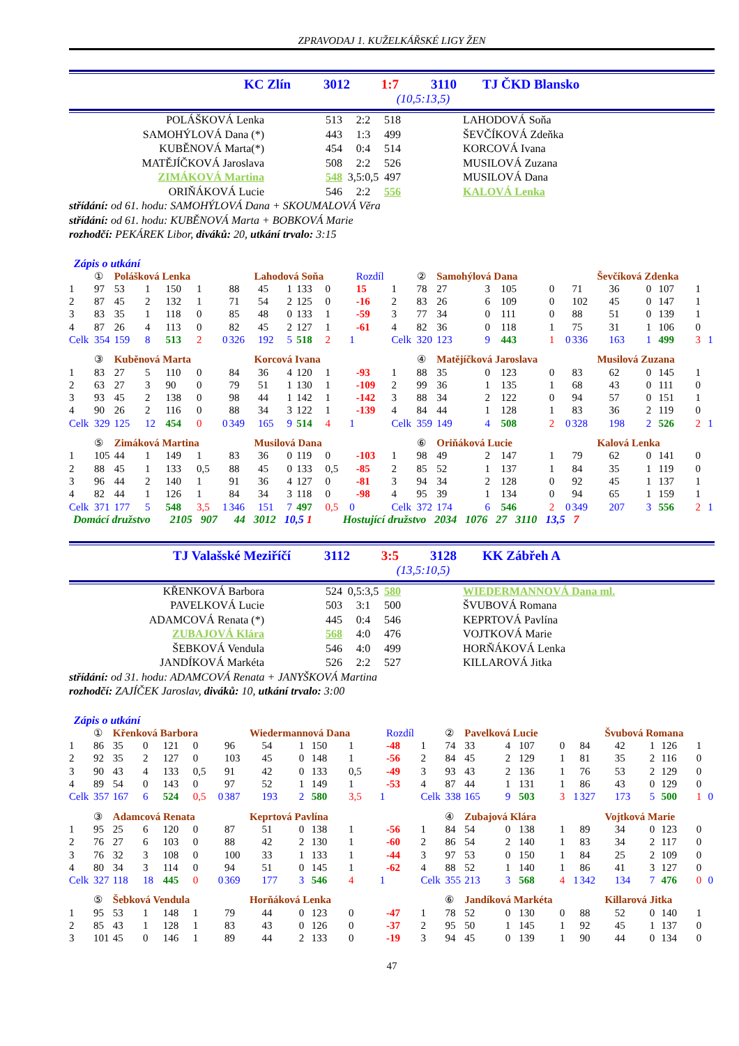ZPRAVODAJ 1. KUŽELKÁŘSKÉ LIGY ŽEN
KC Zlín 3012 1:7 3110 TJ ČKD Blansko
(10,5:13,5)
| POLÁŠKOVÁ Lenka | 513 | 2:2 | 518 | LAHODOVÁ Soňa |
| SAMOHÝLOVÁ Dana (*) | 443 | 1:3 | 499 | ŠEVČÍKOVÁ Zdeňka |
| KUBĚNOVÁ Marta(*) | 454 | 0:4 | 514 | KORCOVÁ Ivana |
| MATĚJÍČKOVÁ Jaroslava | 508 | 2:2 | 526 | MUSILOVÁ Zuzana |
| ZIMÁKOVÁ Martina | 548 | 3,5:0,5 | 497 | MUSILOVÁ Dana |
| ORIŇÁKOVÁ Lucie | 546 | 2:2 | 556 | KALOVÁ Lenka |
střídání: od 61. hodu: SAMOHÝLOVÁ Dana + SKOUMALOVÁ Věra
střídání: od 61. hodu: KUBĚNOVÁ Marta + BOBKOVÁ Marie
rozhodčí: PEKÁREK Libor, diváků: 20, utkání trvalo: 3:15
Zápis o utkání
| | ① | Polášková Lenka | | | | | Lahodová Soňa | | | | | | Rozdíl | | ② | Samohýlová Dana | | | | | Ševčíková Zdenka | | | | | |
| 1 | 97 | 53 | 1 | 150 | 1 | | 88 | 45 | 1 | 133 | 0 | | 15 | 1 | 78 | 27 | 3 | 105 | 0 | | 71 | 36 | 0 | 107 | 1 | |
| 2 | 87 | 45 | 2 | 132 | 1 | | 71 | 54 | 2 | 125 | 0 | | -16 | 2 | 83 | 26 | 6 | 109 | 0 | | 102 | 45 | 0 | 147 | 1 | |
| 3 | 83 | 35 | 1 | 118 | 0 | | 85 | 48 | 0 | 133 | 1 | | -59 | 3 | 77 | 34 | 0 | 111 | 0 | | 88 | 51 | 0 | 139 | 1 | |
| 4 | 87 | 26 | 4 | 113 | 0 | | 82 | 45 | 2 | 127 | 1 | | -61 | 4 | 82 | 36 | 0 | 118 | 1 | | 75 | 31 | 1 | 106 | 0 | |
| Celk | 354 | 159 | 8 | 513 | 2 | 0 | 326 | 192 | 5 | 518 | 2 | 1 | | Celk | 320 | 123 | 9 | 443 | 1 | 0 | 336 | 163 | 1 | 499 | 3 | 1 |
| | ③ | Kuběnová Marta | | | | | Korcová Ivana | | | | | | | | ④ | Matějíčková Jaroslava | | | | | Musilová Zuzana | | | | | |
| 1 | 83 | 27 | 5 | 110 | 0 | | 84 | 36 | 4 | 120 | 1 | | -93 | 1 | 88 | 35 | 0 | 123 | 0 | | 83 | 62 | 0 | 145 | 1 | |
| 2 | 63 | 27 | 3 | 90 | 0 | | 79 | 51 | 1 | 130 | 1 | | -109 | 2 | 99 | 36 | 1 | 135 | 1 | | 68 | 43 | 0 | 111 | 0 | |
| 3 | 93 | 45 | 2 | 138 | 0 | | 98 | 44 | 1 | 142 | 1 | | -142 | 3 | 88 | 34 | 2 | 122 | 0 | | 94 | 57 | 0 | 151 | 1 | |
| 4 | 90 | 26 | 2 | 116 | 0 | | 88 | 34 | 3 | 122 | 1 | | -139 | 4 | 84 | 44 | 1 | 128 | 1 | | 83 | 36 | 2 | 119 | 0 | |
| Celk | 329 | 125 | 12 | 454 | 0 | 0 | 349 | 165 | 9 | 514 | 4 | 1 | | Celk | 359 | 149 | 4 | 508 | 2 | 0 | 328 | 198 | 2 | 526 | 2 | 1 |
| | ⑤ | Zimáková Martina | | | | | Musilová Dana | | | | | | | | ⑥ | Oriňáková Lucie | | | | | Kalová Lenka | | | | | |
| 1 | 105 | 44 | 1 | 149 | 1 | | 83 | 36 | 0 | 119 | 0 | | -103 | 1 | 98 | 49 | 2 | 147 | 1 | | 79 | 62 | 0 | 141 | 0 | |
| 2 | 88 | 45 | 1 | 133 | 0,5 | | 88 | 45 | 0 | 133 | 0,5 | | -85 | 2 | 85 | 52 | 1 | 137 | 1 | | 84 | 35 | 1 | 119 | 0 | |
| 3 | 96 | 44 | 2 | 140 | 1 | | 91 | 36 | 4 | 127 | 0 | | -81 | 3 | 94 | 34 | 2 | 128 | 0 | | 92 | 45 | 1 | 137 | 1 | |
| 4 | 82 | 44 | 1 | 126 | 1 | | 84 | 34 | 3 | 118 | 0 | | -98 | 4 | 95 | 39 | 1 | 134 | 0 | | 94 | 65 | 1 | 159 | 1 | |
| Celk | 371 | 177 | 5 | 548 | 3,5 | 1 | 346 | 151 | 7 | 497 | 0,5 | 0 | | Celk | 372 | 174 | 6 | 546 | 2 | 0 | 349 | 207 | 3 | 556 | 2 | 1 |
Domácí družstvo 2105 907 44 3012 10,5 1 Hostující družstvo 2034 1076 27 3110 13,5 7
TJ Valašské Meziříčí 3112 3:5 3128 KK Zábřeh A
(13,5:10,5)
| KŘENKOVÁ Barbora | 524 | 0,5:3,5 | 580 | WIEDERMANNOVÁ Dana ml. |
| PAVELKOVÁ Lucie | 503 | 3:1 | 500 | ŠVUBOVÁ Romana |
| ADAMCOVÁ Renata (*) | 445 | 0:4 | 546 | KEPRTOVÁ Pavlína |
| ZUBAJOVÁ Klára | 568 | 4:0 | 476 | VOJTKOVÁ Marie |
| ŠEBKOVÁ Vendula | 546 | 4:0 | 499 | HORŇÁKOVÁ Lenka |
| JANDÍKOVÁ Markéta | 526 | 2:2 | 527 | KILLAROVÁ Jitka |
střídání: od 31. hodu: ADAMCOVÁ Renata + JANYŠKOVÁ Martina
rozhodčí: ZAJÍČEK Jaroslav, diváků: 10, utkání trvalo: 3:00
Zápis o utkání
| | ① | Křenková Barbora | | | | | Wiedermannová Dana | | | | | | Rozdíl | | ② | Pavelková Lucie | | | | | Švubová Romana | | | | | |
| 1 | 86 | 35 | 0 | 121 | 0 | | 96 | 54 | 1 | 150 | 1 | | -48 | 1 | 74 | 33 | 4 | 107 | 0 | | 84 | 42 | 1 | 126 | 1 | |
| 2 | 92 | 35 | 2 | 127 | 0 | | 103 | 45 | 0 | 148 | 1 | | -56 | 2 | 84 | 45 | 2 | 129 | 1 | | 81 | 35 | 2 | 116 | 0 | |
| 3 | 90 | 43 | 4 | 133 | 0,5 | | 91 | 42 | 0 | 133 | 0,5 | | -49 | 3 | 93 | 43 | 2 | 136 | 1 | | 76 | 53 | 2 | 129 | 0 | |
| 4 | 89 | 54 | 0 | 143 | 0 | | 97 | 52 | 1 | 149 | 1 | | -53 | 4 | 87 | 44 | 1 | 131 | 1 | | 86 | 43 | 0 | 129 | 0 | |
| Celk | 357 | 167 | 6 | 524 | 0,5 | 0 | 387 | 193 | 2 | 580 | 3,5 | 1 | | Celk | 338 | 165 | 9 | 503 | 3 | 1 | 327 | 173 | 5 | 500 | 1 | 0 |
| | ③ | Adamcová Renata | | | | | Keprtová Pavlína | | | | | | | | ④ | Zubajová Klára | | | | | Vojtková Marie | | | | | |
| 1 | 95 | 25 | 6 | 120 | 0 | | 87 | 51 | 0 | 138 | 1 | | -56 | 1 | 84 | 54 | 0 | 138 | 1 | | 89 | 34 | 0 | 123 | 0 | |
| 2 | 76 | 27 | 6 | 103 | 0 | | 88 | 42 | 2 | 130 | 1 | | -60 | 2 | 86 | 54 | 2 | 140 | 1 | | 83 | 34 | 2 | 117 | 0 | |
| 3 | 76 | 32 | 3 | 108 | 0 | | 100 | 33 | 1 | 133 | 1 | | -44 | 3 | 97 | 53 | 0 | 150 | 1 | | 84 | 25 | 2 | 109 | 0 | |
| 4 | 80 | 34 | 3 | 114 | 0 | | 94 | 51 | 0 | 145 | 1 | | -62 | 4 | 88 | 52 | 1 | 140 | 1 | | 86 | 41 | 3 | 127 | 0 | |
| Celk | 327 | 118 | 18 | 445 | 0 | 0 | 369 | 177 | 3 | 546 | 4 | 1 | | Celk | 355 | 213 | 3 | 568 | 4 | 1 | 342 | 134 | 7 | 476 | 0 | 0 |
| | ⑤ | Šebková Vendula | | | | | Horňáková Lenka | | | | | | | | ⑥ | Jandíková Markéta | | | | | Killarová Jitka | | | | | |
| 1 | 95 | 53 | 1 | 148 | 1 | | 79 | 44 | 0 | 123 | 0 | | -47 | 1 | 78 | 52 | 0 | 130 | 0 | | 88 | 52 | 0 | 140 | 1 | |
| 2 | 85 | 43 | 1 | 128 | 1 | | 83 | 43 | 0 | 126 | 0 | | -37 | 2 | 95 | 50 | 1 | 145 | 1 | | 92 | 45 | 1 | 137 | 0 | |
| 3 | 101 | 45 | 0 | 146 | 1 | | 89 | 44 | 2 | 133 | 0 | | -19 | 3 | 94 | 45 | 0 | 139 | 1 | | 90 | 44 | 0 | 134 | 0 | |
47